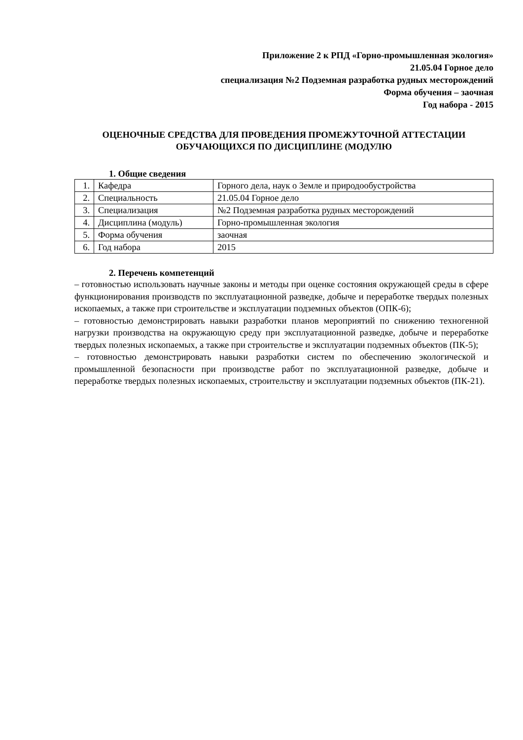Приложение 2 к РПД «Горно-промышленная экология»
21.05.04 Горное дело
специализация №2 Подземная разработка рудных месторождений
Форма обучения – заочная
Год набора - 2015
ОЦЕНОЧНЫЕ СРЕДСТВА ДЛЯ ПРОВЕДЕНИЯ ПРОМЕЖУТОЧНОЙ АТТЕСТАЦИИ ОБУЧАЮЩИХСЯ ПО ДИСЦИПЛИНЕ (МОДУЛЮ
1. Общие сведения
| 1. | Кафедра | Горного дела, наук о Земле и природообустройства |
| 2. | Специальность | 21.05.04 Горное дело |
| 3. | Специализация | №2 Подземная разработка рудных месторождений |
| 4. | Дисциплина (модуль) | Горно-промышленная экология |
| 5. | Форма обучения | заочная |
| 6. | Год набора | 2015 |
2. Перечень компетенций
– готовностью использовать научные законы и методы при оценке состояния окружающей среды в сфере функционирования производств по эксплуатационной разведке, добыче и переработке твердых полезных ископаемых, а также при строительстве и эксплуатации подземных объектов (ОПК-6);
– готовностью демонстрировать навыки разработки планов мероприятий по снижению техногенной нагрузки производства на окружающую среду при эксплуатационной разведке, добыче и переработке твердых полезных ископаемых, а также при строительстве и эксплуатации подземных объектов (ПК-5);
– готовностью демонстрировать навыки разработки систем по обеспечению экологической и промышленной безопасности при производстве работ по эксплуатационной разведке, добыче и переработке твердых полезных ископаемых, строительству и эксплуатации подземных объектов (ПК-21).